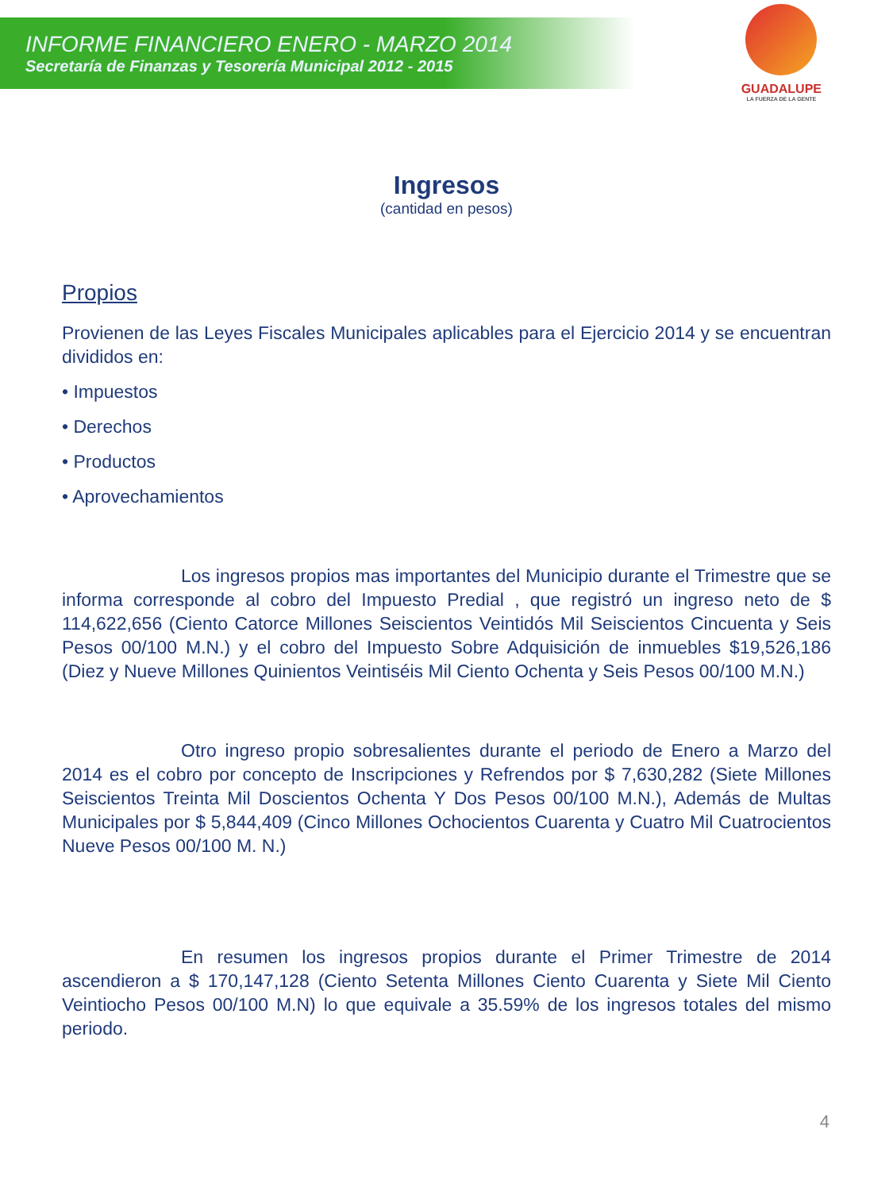INFORME FINANCIERO ENERO - MARZO 2014
Secretaría de Finanzas y Tesorería Municipal 2012 - 2015
GUADALUPE
LA FUERZA DE LA GENTE
Ingresos
(cantidad en pesos)
Propios
Provienen de las Leyes Fiscales Municipales aplicables para el Ejercicio 2014 y se encuentran divididos en:
• Impuestos
• Derechos
• Productos
• Aprovechamientos
Los ingresos propios mas importantes del Municipio durante el Trimestre que se informa corresponde al cobro del Impuesto Predial , que registró un ingreso neto de $ 114,622,656 (Ciento Catorce Millones Seiscientos Veintidós Mil Seiscientos Cincuenta y Seis Pesos 00/100 M.N.) y el cobro del Impuesto Sobre Adquisición de inmuebles $19,526,186 (Diez y Nueve Millones Quinientos Veintiséis Mil Ciento Ochenta y Seis Pesos 00/100 M.N.)
Otro ingreso propio sobresalientes durante el periodo de Enero a Marzo del 2014 es el cobro por concepto de Inscripciones y Refrendos por $ 7,630,282 (Siete Millones Seiscientos Treinta Mil Doscientos Ochenta Y Dos Pesos 00/100 M.N.), Además de Multas Municipales por $ 5,844,409 (Cinco Millones Ochocientos Cuarenta y Cuatro Mil Cuatrocientos Nueve Pesos 00/100 M. N.)
En resumen los ingresos propios durante el Primer Trimestre de 2014 ascendieron a $ 170,147,128 (Ciento Setenta Millones Ciento Cuarenta y Siete Mil Ciento Veintiocho Pesos 00/100 M.N) lo que equivale a 35.59% de los ingresos totales del mismo periodo.
4